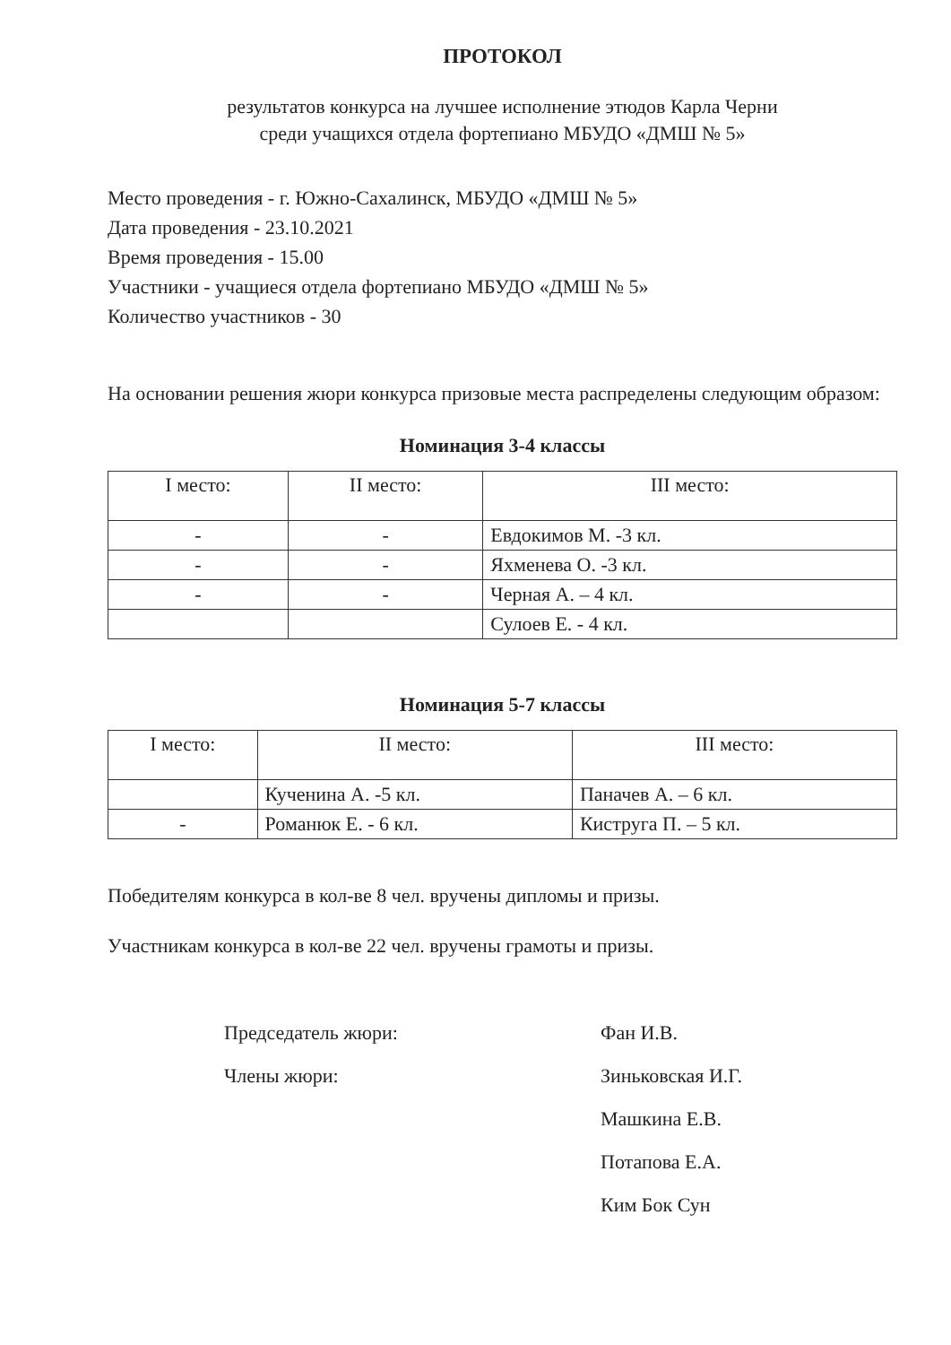ПРОТОКОЛ
результатов конкурса на лучшее исполнение этюдов Карла Черни
среди учащихся отдела фортепиано МБУДО «ДМШ № 5»
Место проведения - г. Южно-Сахалинск, МБУДО «ДМШ № 5»
Дата проведения - 23.10.2021
Время проведения - 15.00
Участники - учащиеся отдела фортепиано МБУДО «ДМШ № 5»
Количество участников - 30
На основании решения жюри конкурса призовые места распределены следующим образом:
Номинация 3-4 классы
| I место: | II место: | III место: |
| --- | --- | --- |
| - | - | Евдокимов М. -3 кл. |
| - | - | Яхменева О. -3 кл. |
| - | - | Черная А. – 4 кл. |
| | | Сулоев Е. - 4 кл. |
Номинация 5-7 классы
| I место: | II место: | III место: |
| --- | --- | --- |
| | Кученина А. -5 кл. | Паначев А. – 6 кл. |
| - | Романюк Е. - 6 кл. | Киструга П. – 5 кл. |
Победителям конкурса в кол-ве 8 чел. вручены дипломы и призы.
Участникам конкурса в кол-ве 22 чел. вручены грамоты и призы.
Председатель жюри:
Фан И.В.
Члены жюри:
Зиньковская И.Г.
Машкина Е.В.
Потапова Е.А.
Ким Бок Сун